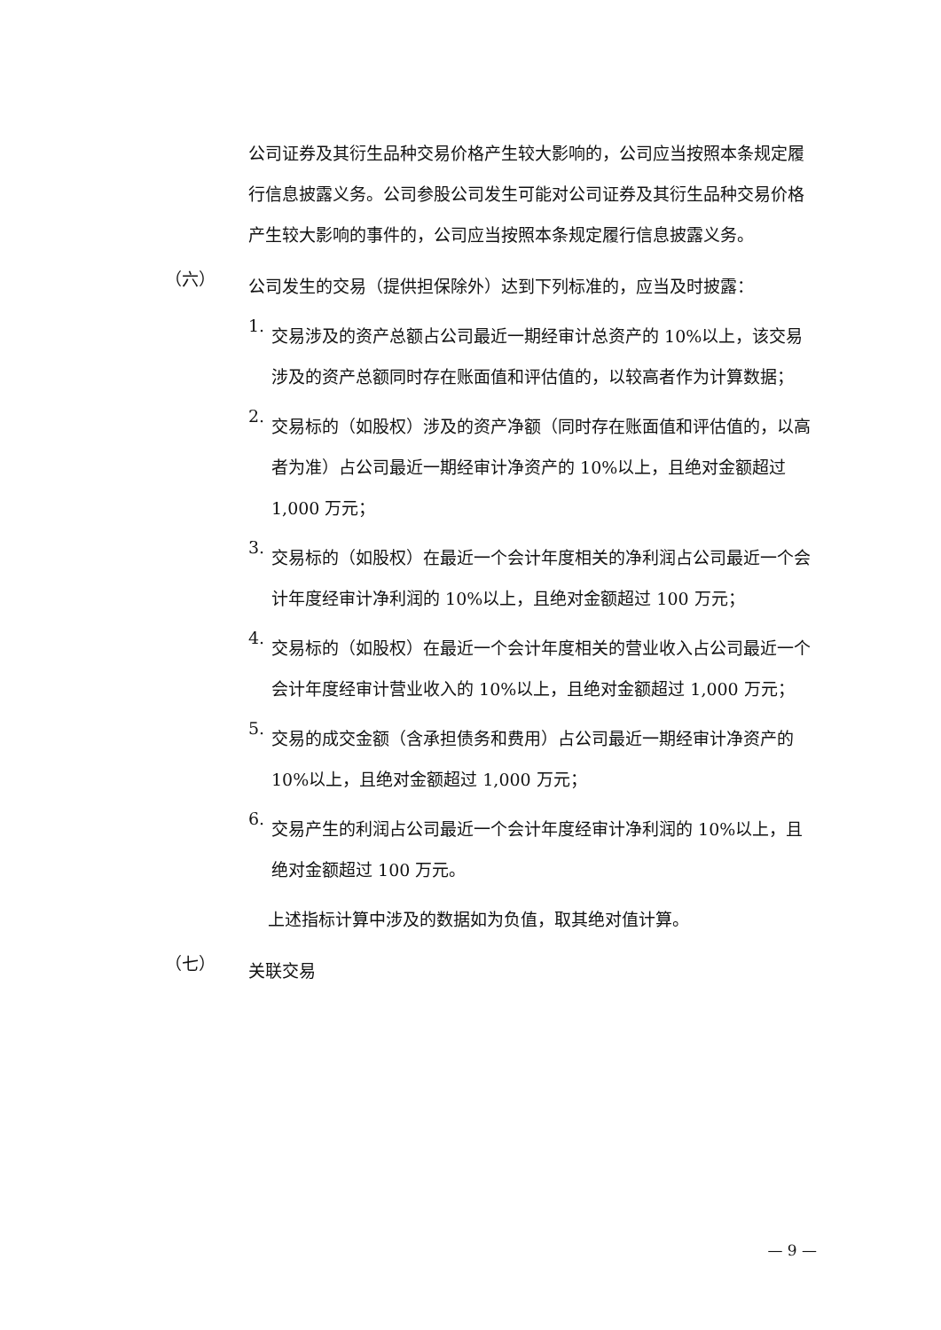公司证券及其衍生品种交易价格产生较大影响的，公司应当按照本条规定履行信息披露义务。公司参股公司发生可能对公司证券及其衍生品种交易价格产生较大影响的事件的，公司应当按照本条规定履行信息披露义务。
（六）
公司发生的交易（提供担保除外）达到下列标准的，应当及时披露：
1.
交易涉及的资产总额占公司最近一期经审计总资产的 10%以上，该交易涉及的资产总额同时存在账面值和评估值的，以较高者作为计算数据；
2.
交易标的（如股权）涉及的资产净额（同时存在账面值和评估值的，以高者为准）占公司最近一期经审计净资产的 10%以上，且绝对金额超过 1,000 万元；
3.
交易标的（如股权）在最近一个会计年度相关的净利润占公司最近一个会计年度经审计净利润的 10%以上，且绝对金额超过 100 万元；
4.
交易标的（如股权）在最近一个会计年度相关的营业收入占公司最近一个会计年度经审计营业收入的 10%以上，且绝对金额超过 1,000 万元；
5.
交易的成交金额（含承担债务和费用）占公司最近一期经审计净资产的 10%以上，且绝对金额超过 1,000 万元；
6.
交易产生的利润占公司最近一个会计年度经审计净利润的 10%以上，且绝对金额超过 100 万元。
上述指标计算中涉及的数据如为负值，取其绝对值计算。
（七）
关联交易
— 9 —